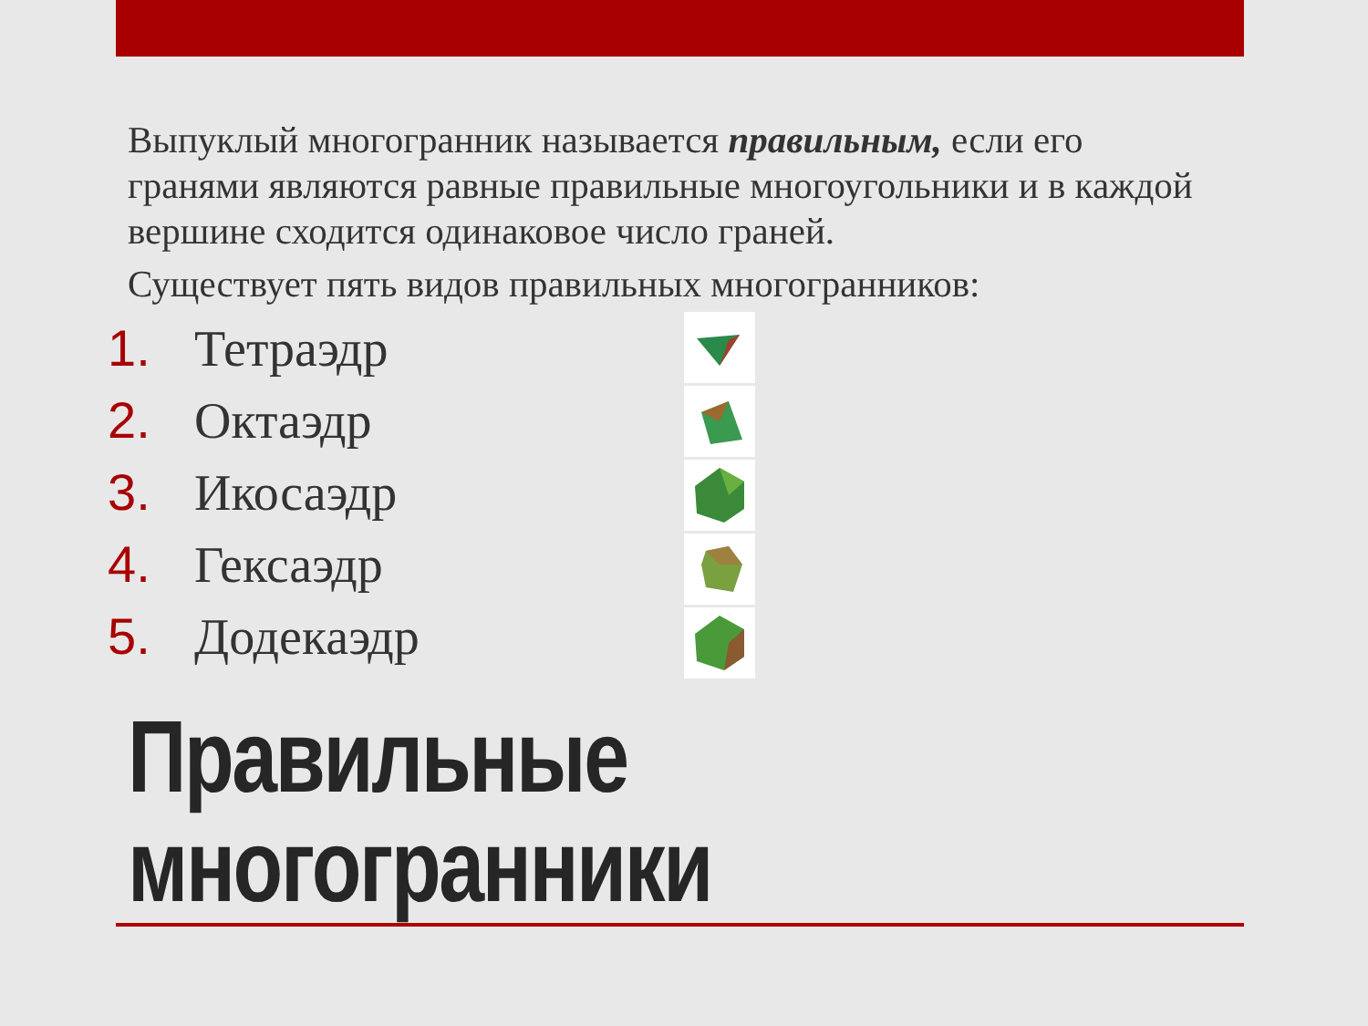Выпуклый многогранник называется правильным, если его гранями являются равные правильные многоугольники и в каждой вершине сходится одинаковое число граней.
Существует пять видов правильных многогранников:
1. Тетраэдр
2. Октаэдр
3. Икосаэдр
4. Гексаэдр
5. Додекаэдр
Правильные
многогранники